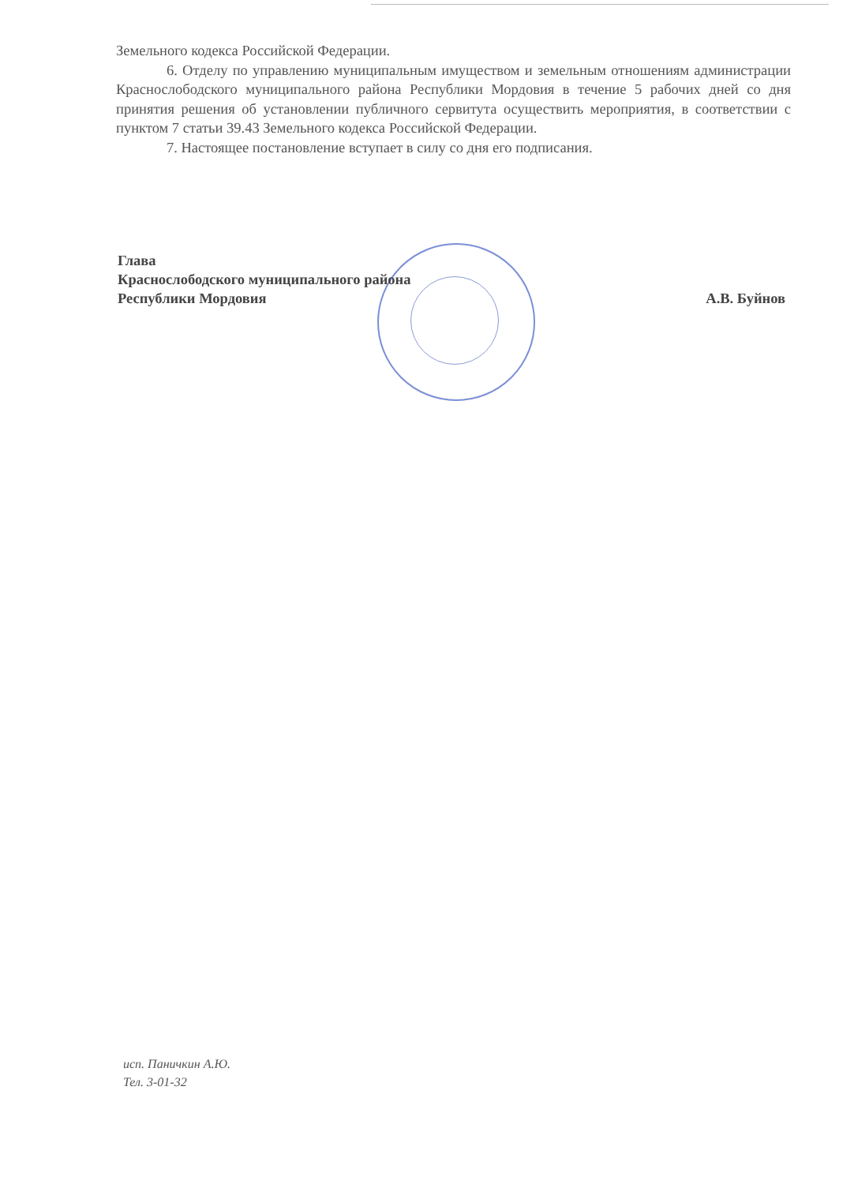Земельного кодекса Российской Федерации.
6. Отделу по управлению муниципальным имуществом и земельным отношениям администрации Краснослободского муниципального района Республики Мордовия в течение 5 рабочих дней со дня принятия решения об установлении публичного сервитута осуществить мероприятия, в соответствии с пунктом 7 статьи 39.43 Земельного кодекса Российской Федерации.
7. Настоящее постановление вступает в силу со дня его подписания.
Глава
Краснослободского муниципального района
Республики Мордовия А.В. Буйнов
исп. Паничкин А.Ю.
Тел. 3-01-32